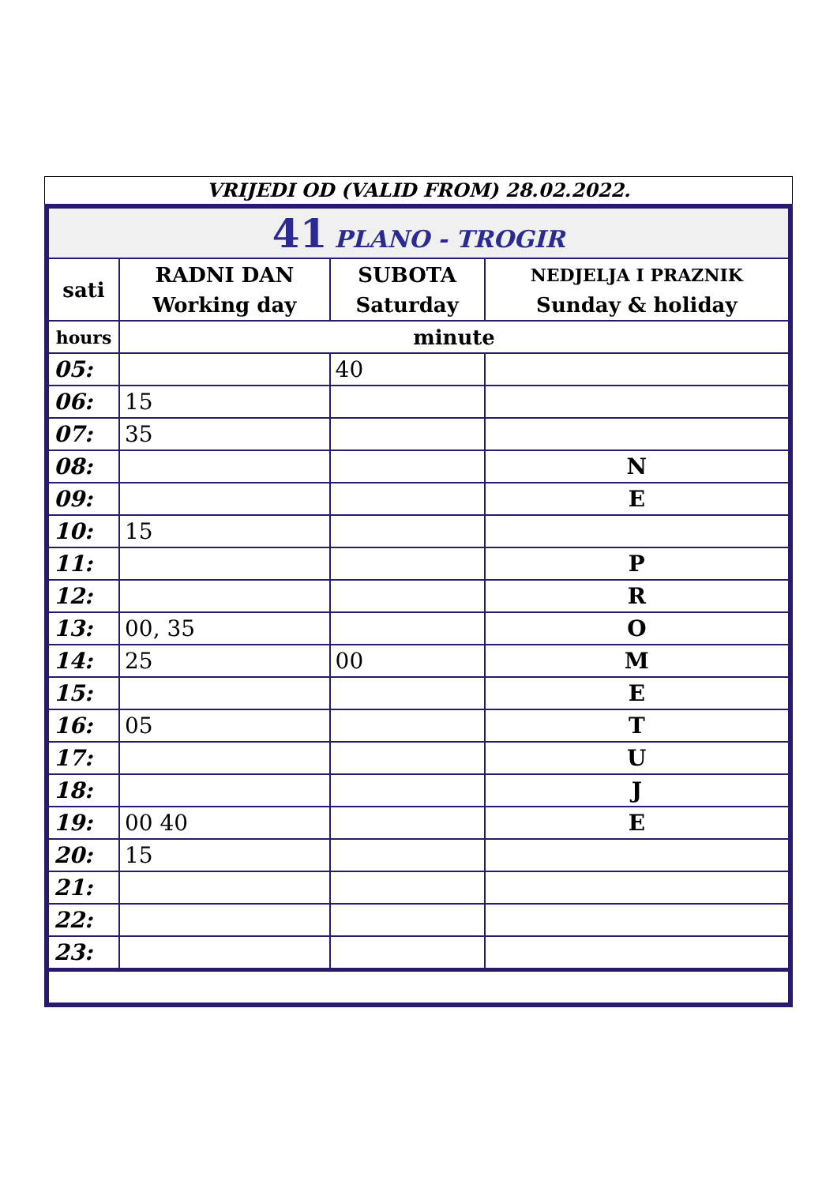VRIJEDI OD (VALID FROM) 28.02.2022.
| 41 PLANO - TROGIR | | | |
| sati | RADNI DAN Working day | SUBOTA Saturday | NEDJELJA I PRAZNIK Sunday & holiday |
| hours | minute | | |
| 05: | | 40 | |
| 06: | 15 | | |
| 07: | 35 | | |
| 08: | | | N |
| 09: | | | E |
| 10: | 15 | | |
| 11: | | | P |
| 12: | | | R |
| 13: | 00, 35 | | O |
| 14: | 25 | 00 | M |
| 15: | | | E |
| 16: | 05 | | T |
| 17: | | | U |
| 18: | | | J |
| 19: | 00 40 | | E |
| 20: | 15 | | |
| 21: | | | |
| 22: | | | |
| 23: | | | |